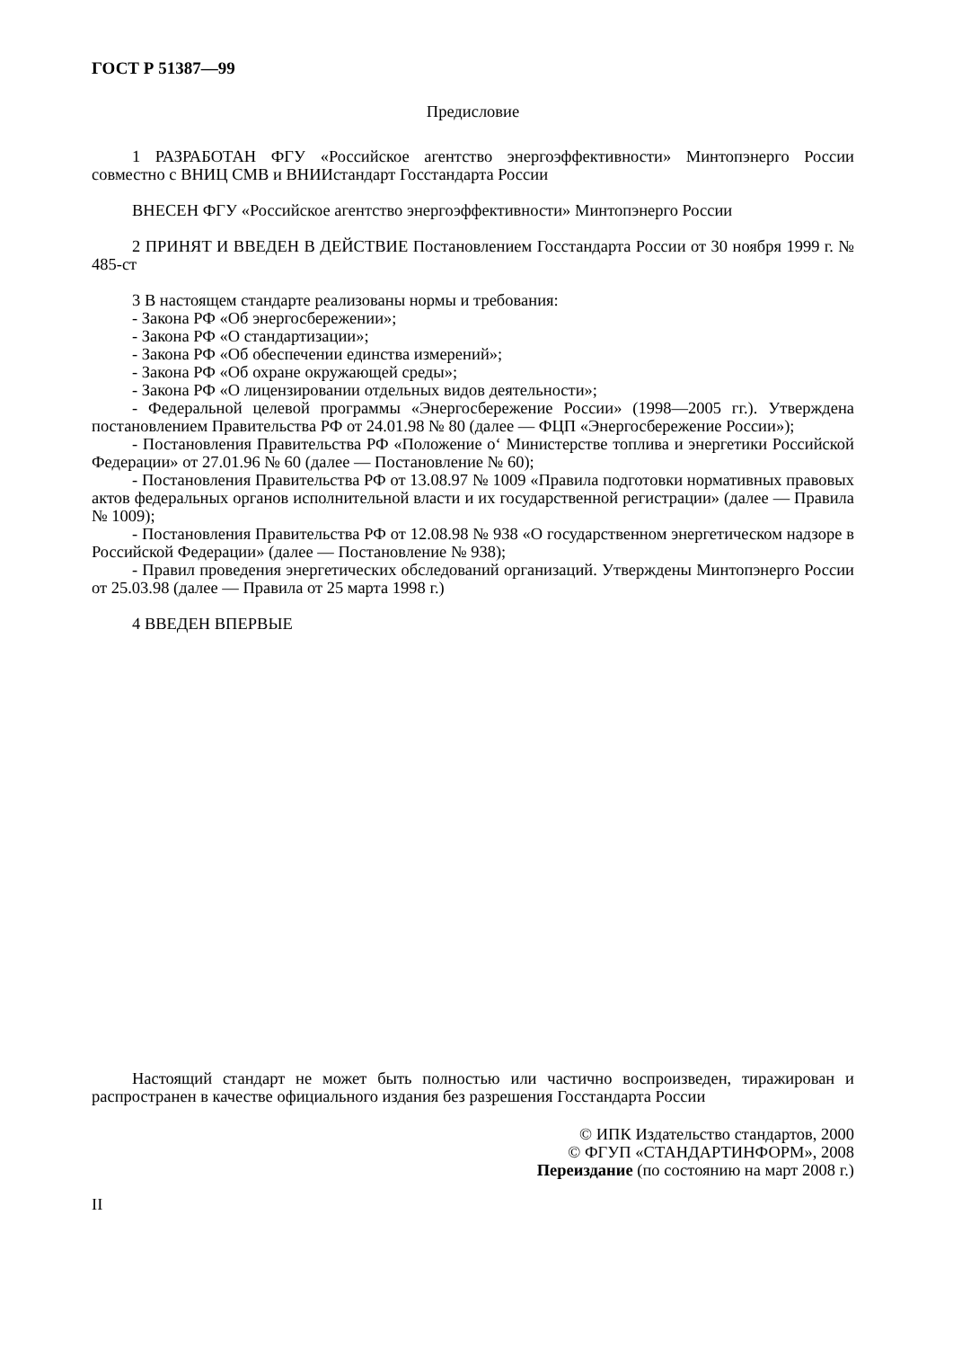ГОСТ Р 51387—99
Предисловие
1 РАЗРАБОТАН ФГУ «Российское агентство энергоэффективности» Минтопэнерго России совместно с ВНИЦ СМВ и ВНИИстандарт Госстандарта России
ВНЕСЕН ФГУ «Российское агентство энергоэффективности» Минтопэнерго России
2 ПРИНЯТ И ВВЕДЕН В ДЕЙСТВИЕ Постановлением Госстандарта России от 30 ноября 1999 г. № 485-ст
3 В настоящем стандарте реализованы нормы и требования:
- Закона РФ «Об энергосбережении»;
- Закона РФ «О стандартизации»;
- Закона РФ «Об обеспечении единства измерений»;
- Закона РФ «Об охране окружающей среды»;
- Закона РФ «О лицензировании отдельных видов деятельности»;
- Федеральной целевой программы «Энергосбережение России» (1998—2005 гг.). Утверждена постановлением Правительства РФ от 24.01.98 № 80 (далее — ФЦП «Энергосбережение России»);
- Постановления Правительства РФ «Положение о‘ Министерстве топлива и энергетики Российской Федерации» от 27.01.96 № 60 (далее — Постановление № 60);
- Постановления Правительства РФ от 13.08.97 № 1009 «Правила подготовки нормативных правовых актов федеральных органов исполнительной власти и их государственной регистрации» (далее — Правила № 1009);
- Постановления Правительства РФ от 12.08.98 № 938 «О государственном энергетическом надзоре в Российской Федерации» (далее — Постановление № 938);
- Правил проведения энергетических обследований организаций. Утверждены Минтопэнерго России от 25.03.98 (далее — Правила от 25 марта 1998 г.)
4 ВВЕДЕН ВПЕРВЫЕ
Настоящий стандарт не может быть полностью или частично воспроизведен, тиражирован и распространен в качестве официального издания без разрешения Госстандарта России
© ИПК Издательство стандартов, 2000
© ФГУП «СТАНДАРТИНФОРМ», 2008
Переиздание (по состоянию на март 2008 г.)
II